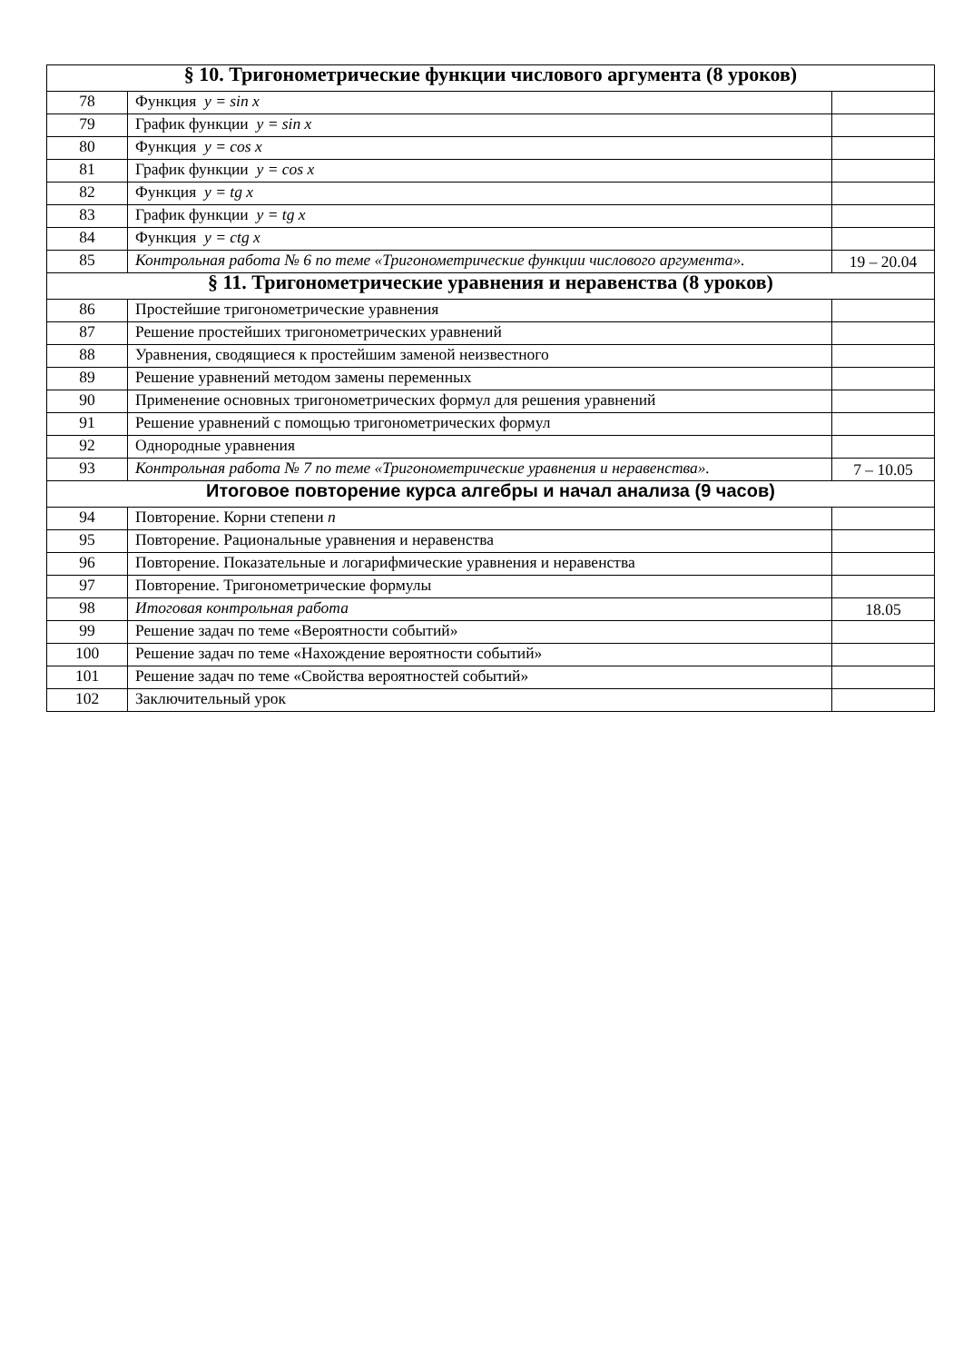| § 10. Тригонометрические функции числового аргумента (8 уроков) | | |
| --- | --- | --- |
| 78 | Функция y = sin x | |
| 79 | График функции y = sin x | |
| 80 | Функция y = cos x | |
| 81 | График функции y = cos x | |
| 82 | Функция y = tg x | |
| 83 | График функции y = tg x | |
| 84 | Функция y = ctg x | |
| 85 | Контрольная работа № 6 по теме «Тригонометрические функции числового аргумента». | 19 – 20.04 |
| § 11. Тригонометрические уравнения и неравенства (8 уроков) | | |
| 86 | Простейшие тригонометрические уравнения | |
| 87 | Решение простейших тригонометрических уравнений | |
| 88 | Уравнения, сводящиеся к простейшим заменой неизвестного | |
| 89 | Решение уравнений методом замены переменных | |
| 90 | Применение основных тригонометрических формул для решения уравнений | |
| 91 | Решение уравнений с помощью тригонометрических формул | |
| 92 | Однородные уравнения | |
| 93 | Контрольная работа № 7 по теме «Тригонометрические уравнения и неравенства». | 7 – 10.05 |
| Итоговое повторение курса алгебры и начал анализа (9 часов) | | |
| 94 | Повторение. Корни степени n | |
| 95 | Повторение. Рациональные уравнения и неравенства | |
| 96 | Повторение. Показательные и логарифмические уравнения и неравенства | |
| 97 | Повторение. Тригонометрические формулы | |
| 98 | Итоговая контрольная работа | 18.05 |
| 99 | Решение задач по теме «Вероятности событий» | |
| 100 | Решение задач по теме «Нахождение вероятности событий» | |
| 101 | Решение задач по теме «Свойства вероятностей событий» | |
| 102 | Заключительный урок | |